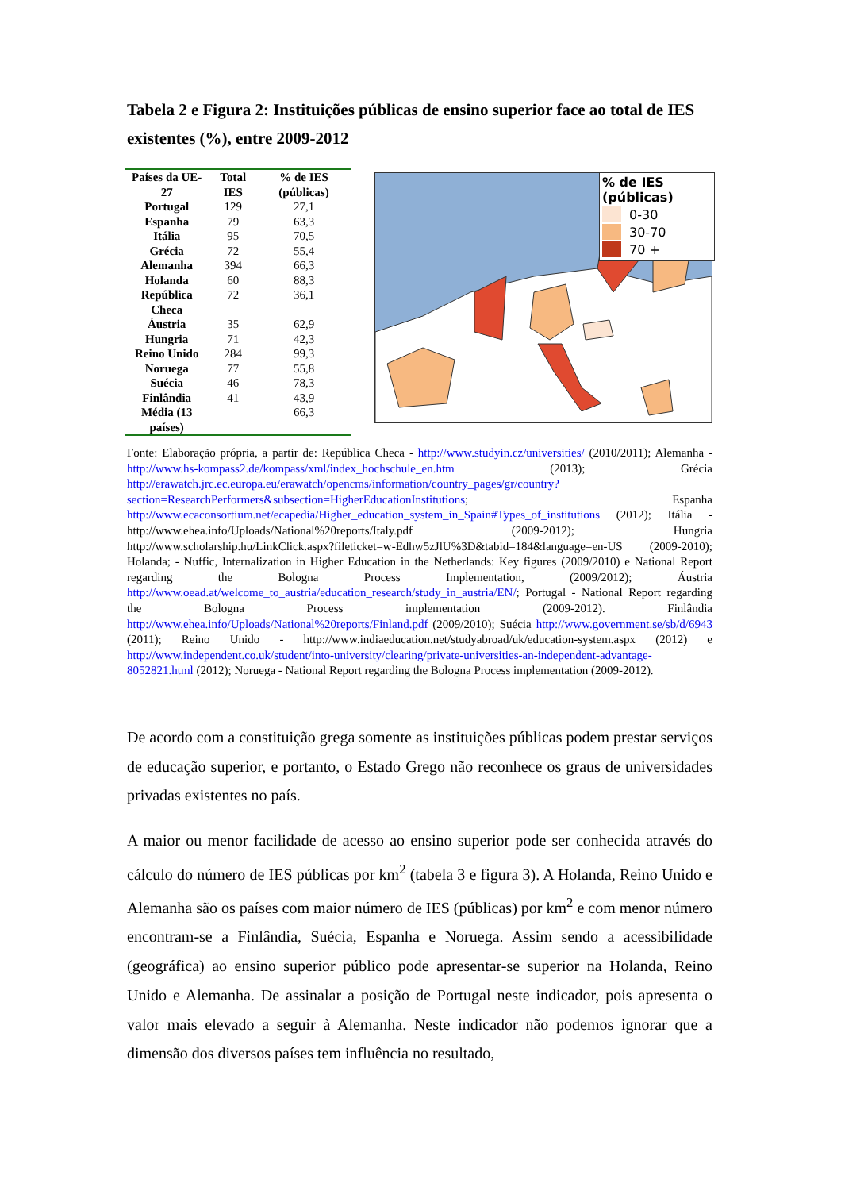Tabela 2 e Figura 2: Instituições públicas de ensino superior face ao total de IES existentes (%), entre 2009-2012
| Países da UE-27 | Total IES | % de IES (públicas) |
| --- | --- | --- |
| Portugal | 129 | 27,1 |
| Espanha | 79 | 63,3 |
| Itália | 95 | 70,5 |
| Grécia | 72 | 55,4 |
| Alemanha | 394 | 66,3 |
| Holanda | 60 | 88,3 |
| República Checa | 72 | 36,1 |
| Áustria | 35 | 62,9 |
| Hungria | 71 | 42,3 |
| Reino Unido | 284 | 99,3 |
| Noruega | 77 | 55,8 |
| Suécia | 46 | 78,3 |
| Finlândia | 41 | 43,9 |
| Média (13 países) | | 66,3 |
% de IES (públicas)
0-30
30-70
70 +
Fonte: Elaboração própria, a partir de: República Checa - http://www.studyin.cz/universities/ (2010/2011); Alemanha - http://www.hs-kompass2.de/kompass/xml/index_hochschule_en.htm (2013); Grécia http://erawatch.jrc.ec.europa.eu/erawatch/opencms/information/country_pages/gr/country?section=ResearchPerformers&subsection=HigherEducationInstitutions; Espanha http://www.ecaconsortium.net/ecapedia/Higher_education_system_in_Spain#Types_of_institutions (2012); Itália - http://www.ehea.info/Uploads/National%20reports/Italy.pdf (2009-2012); Hungria http://www.scholarship.hu/LinkClick.aspx?fileticket=w-Edhw5zJlU%3D&tabid=184&language=en-US (2009-2010); Holanda; - Nuffic, Internalization in Higher Education in the Netherlands: Key figures (2009/2010) e National Report regarding the Bologna Process Implementation, (2009/2012); Áustria http://www.oead.at/welcome_to_austria/education_research/study_in_austria/EN/; Portugal - National Report regarding the Bologna Process implementation (2009-2012). Finlândia http://www.ehea.info/Uploads/National%20reports/Finland.pdf (2009/2010); Suécia http://www.government.se/sb/d/6943 (2011); Reino Unido - http://www.indiaeducation.net/studyabroad/uk/education-system.aspx (2012) e http://www.independent.co.uk/student/into-university/clearing/private-universities-an-independent-advantage-8052821.html (2012); Noruega - National Report regarding the Bologna Process implementation (2009-2012).
De acordo com a constituição grega somente as instituições públicas podem prestar serviços de educação superior, e portanto, o Estado Grego não reconhece os graus de universidades privadas existentes no país.
A maior ou menor facilidade de acesso ao ensino superior pode ser conhecida através do cálculo do número de IES públicas por km<sup>2</sup> (tabela 3 e figura 3). A Holanda, Reino Unido e Alemanha são os países com maior número de IES (públicas) por km<sup>2</sup> e com menor número encontram-se a Finlândia, Suécia, Espanha e Noruega. Assim sendo a acessibilidade (geográfica) ao ensino superior público pode apresentar-se superior na Holanda, Reino Unido e Alemanha. De assinalar a posição de Portugal neste indicador, pois apresenta o valor mais elevado a seguir à Alemanha. Neste indicador não podemos ignorar que a dimensão dos diversos países tem influência no resultado,